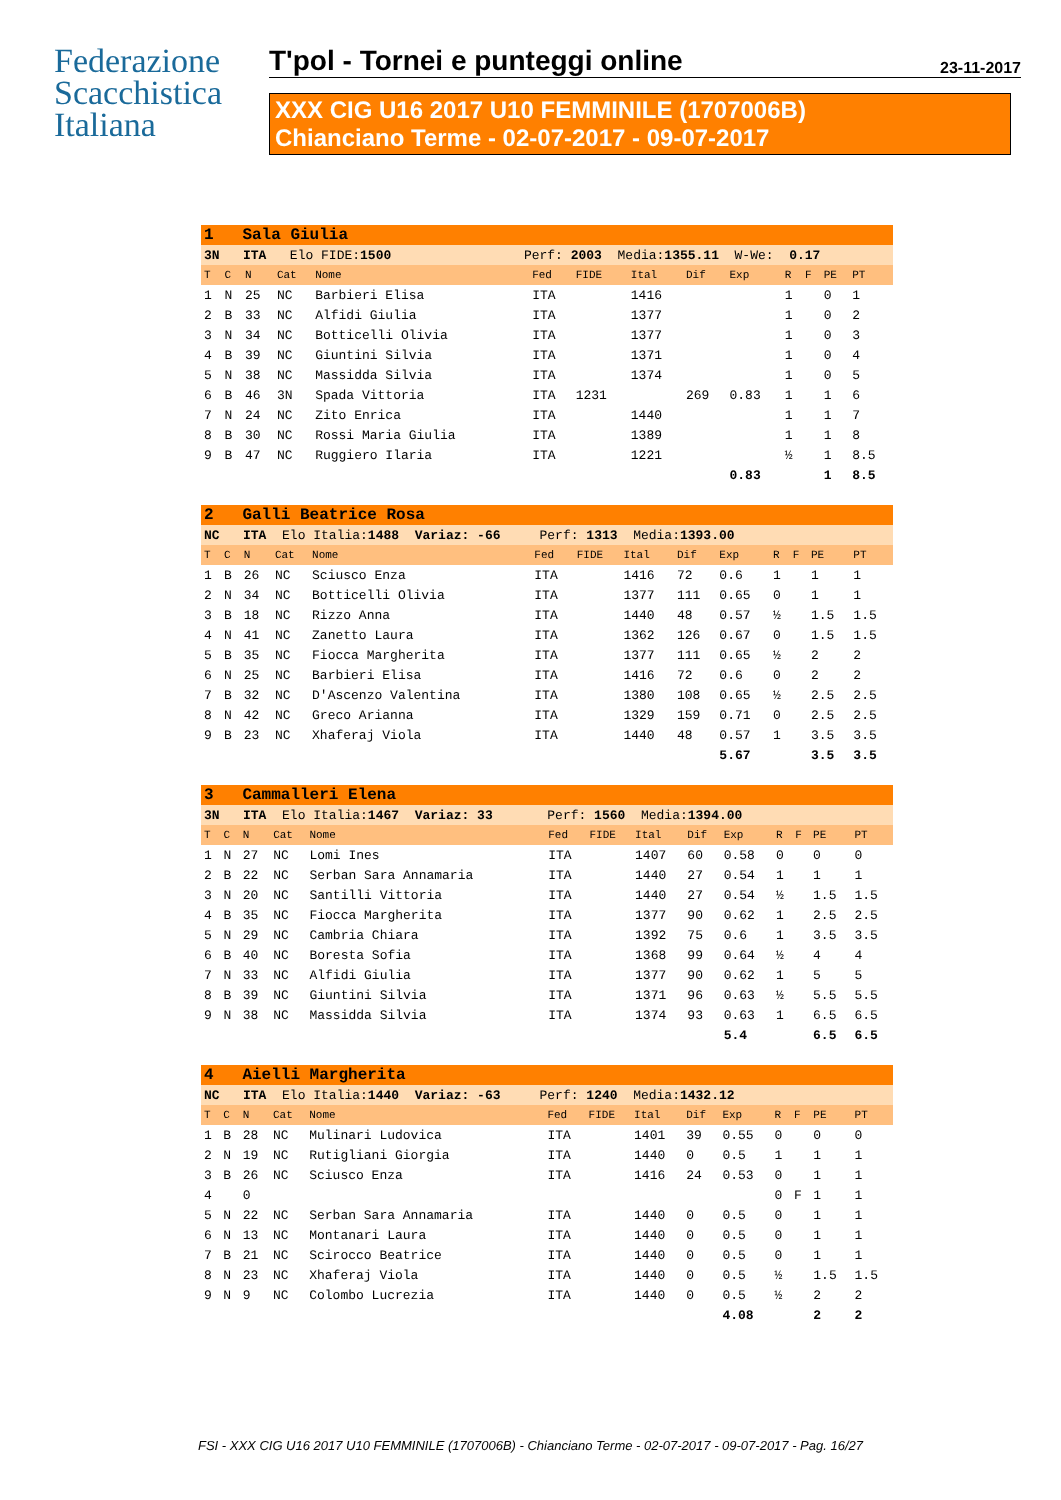Federazione
Scacchistica
Italiana
T'pol - Tornei e punteggi online 23-11-2017
XXX CIG U16 2017 U10 FEMMINILE (1707006B)
Chianciano Terme - 02-07-2017 - 09-07-2017
| 1 Sala Giulia | | | | | | | | | | | | | |
| 3N ITA Elo FIDE: 1500 Perf: 2003 Media: 1355.11 W-We: 0.17 | | | | | | | | | | | | | |
| T | C | N | Cat | Nome | Fed | FIDE | Ital | Dif | Exp | R | F | PE | PT |
| 1 | N | 25 | NC | Barbieri Elisa | ITA | | 1416 | | | 1 | | 0 | 1 |
| 2 | B | 33 | NC | Alfidi Giulia | ITA | | 1377 | | | 1 | | 0 | 2 |
| 3 | N | 34 | NC | Botticelli Olivia | ITA | | 1377 | | | 1 | | 0 | 3 |
| 4 | B | 39 | NC | Giuntini Silvia | ITA | | 1371 | | | 1 | | 0 | 4 |
| 5 | N | 38 | NC | Massidda Silvia | ITA | | 1374 | | | 1 | | 0 | 5 |
| 6 | B | 46 | 3N | Spada Vittoria | ITA | 1231 | | 269 | 0.83 | 1 | | 1 | 6 |
| 7 | N | 24 | NC | Zito Enrica | ITA | | 1440 | | | 1 | | 1 | 7 |
| 8 | B | 30 | NC | Rossi Maria Giulia | ITA | | 1389 | | | 1 | | 1 | 8 |
| 9 | B | 47 | NC | Ruggiero Ilaria | ITA | | 1221 | | | ½ | | 1 | 8.5 |
| | | | | | | | | | 0.83 | | | 1 | 8.5 |
| 2 Galli Beatrice Rosa | | | | | | | | | | | | | |
| NC ITA Elo Italia: 1488 Variaz: -66 Perf: 1313 Media: 1393.00 | | | | | | | | | | | | | |
| T | C | N | Cat | Nome | Fed | FIDE | Ital | Dif | Exp | R | F | PE | PT |
| 1 | B | 26 | NC | Sciusco Enza | ITA | | 1416 | 72 | 0.6 | 1 | | 1 | 1 |
| 2 | N | 34 | NC | Botticelli Olivia | ITA | | 1377 | 111 | 0.65 | 0 | | 1 | 1 |
| 3 | B | 18 | NC | Rizzo Anna | ITA | | 1440 | 48 | 0.57 | ½ | | 1.5 | 1.5 |
| 4 | N | 41 | NC | Zanetto Laura | ITA | | 1362 | 126 | 0.67 | 0 | | 1.5 | 1.5 |
| 5 | B | 35 | NC | Fiocca Margherita | ITA | | 1377 | 111 | 0.65 | ½ | | 2 | 2 |
| 6 | N | 25 | NC | Barbieri Elisa | ITA | | 1416 | 72 | 0.6 | 0 | | 2 | 2 |
| 7 | B | 32 | NC | D'Ascenzo Valentina | ITA | | 1380 | 108 | 0.65 | ½ | | 2.5 | 2.5 |
| 8 | N | 42 | NC | Greco Arianna | ITA | | 1329 | 159 | 0.71 | 0 | | 2.5 | 2.5 |
| 9 | B | 23 | NC | Xhaferaj Viola | ITA | | 1440 | 48 | 0.57 | 1 | | 3.5 | 3.5 |
| | | | | | | | | | 5.67 | | | 3.5 | 3.5 |
| 3 Cammalleri Elena | | | | | | | | | | | | | |
| 3N ITA Elo Italia: 1467 Variaz: 33 Perf: 1560 Media: 1394.00 | | | | | | | | | | | | | |
| T | C | N | Cat | Nome | Fed | FIDE | Ital | Dif | Exp | R | F | PE | PT |
| 1 | N | 27 | NC | Lomi Ines | ITA | | 1407 | 60 | 0.58 | 0 | | 0 | 0 |
| 2 | B | 22 | NC | Serban Sara Annamaria | ITA | | 1440 | 27 | 0.54 | 1 | | 1 | 1 |
| 3 | N | 20 | NC | Santilli Vittoria | ITA | | 1440 | 27 | 0.54 | ½ | | 1.5 | 1.5 |
| 4 | B | 35 | NC | Fiocca Margherita | ITA | | 1377 | 90 | 0.62 | 1 | | 2.5 | 2.5 |
| 5 | N | 29 | NC | Cambria Chiara | ITA | | 1392 | 75 | 0.6 | 1 | | 3.5 | 3.5 |
| 6 | B | 40 | NC | Boresta Sofia | ITA | | 1368 | 99 | 0.64 | ½ | | 4 | 4 |
| 7 | N | 33 | NC | Alfidi Giulia | ITA | | 1377 | 90 | 0.62 | 1 | | 5 | 5 |
| 8 | B | 39 | NC | Giuntini Silvia | ITA | | 1371 | 96 | 0.63 | ½ | | 5.5 | 5.5 |
| 9 | N | 38 | NC | Massidda Silvia | ITA | | 1374 | 93 | 0.63 | 1 | | 6.5 | 6.5 |
| | | | | | | | | | 5.4 | | | 6.5 | 6.5 |
| 4 Aielli Margherita | | | | | | | | | | | | | |
| NC ITA Elo Italia: 1440 Variaz: -63 Perf: 1240 Media: 1432.12 | | | | | | | | | | | | | |
| T | C | N | Cat | Nome | Fed | FIDE | Ital | Dif | Exp | R | F | PE | PT |
| 1 | B | 28 | NC | Mulinari Ludovica | ITA | | 1401 | 39 | 0.55 | 0 | | 0 | 0 |
| 2 | N | 19 | NC | Rutigliani Giorgia | ITA | | 1440 | 0 | 0.5 | 1 | | 1 | 1 |
| 3 | B | 26 | NC | Sciusco Enza | ITA | | 1416 | 24 | 0.53 | 0 | | 1 | 1 |
| 4 | | 0 | | | | | | | | 0 | F | 1 | 1 |
| 5 | N | 22 | NC | Serban Sara Annamaria | ITA | | 1440 | 0 | 0.5 | 0 | | 1 | 1 |
| 6 | N | 13 | NC | Montanari Laura | ITA | | 1440 | 0 | 0.5 | 0 | | 1 | 1 |
| 7 | B | 21 | NC | Scirocco Beatrice | ITA | | 1440 | 0 | 0.5 | 0 | | 1 | 1 |
| 8 | N | 23 | NC | Xhaferaj Viola | ITA | | 1440 | 0 | 0.5 | ½ | | 1.5 | 1.5 |
| 9 | N | 9 | NC | Colombo Lucrezia | ITA | | 1440 | 0 | 0.5 | ½ | | 2 | 2 |
| | | | | | | | | | 4.08 | | | 2 | 2 |
FSI - XXX CIG U16 2017 U10 FEMMINILE (1707006B) - Chianciano Terme - 02-07-2017 - 09-07-2017 - Pag. 16/27